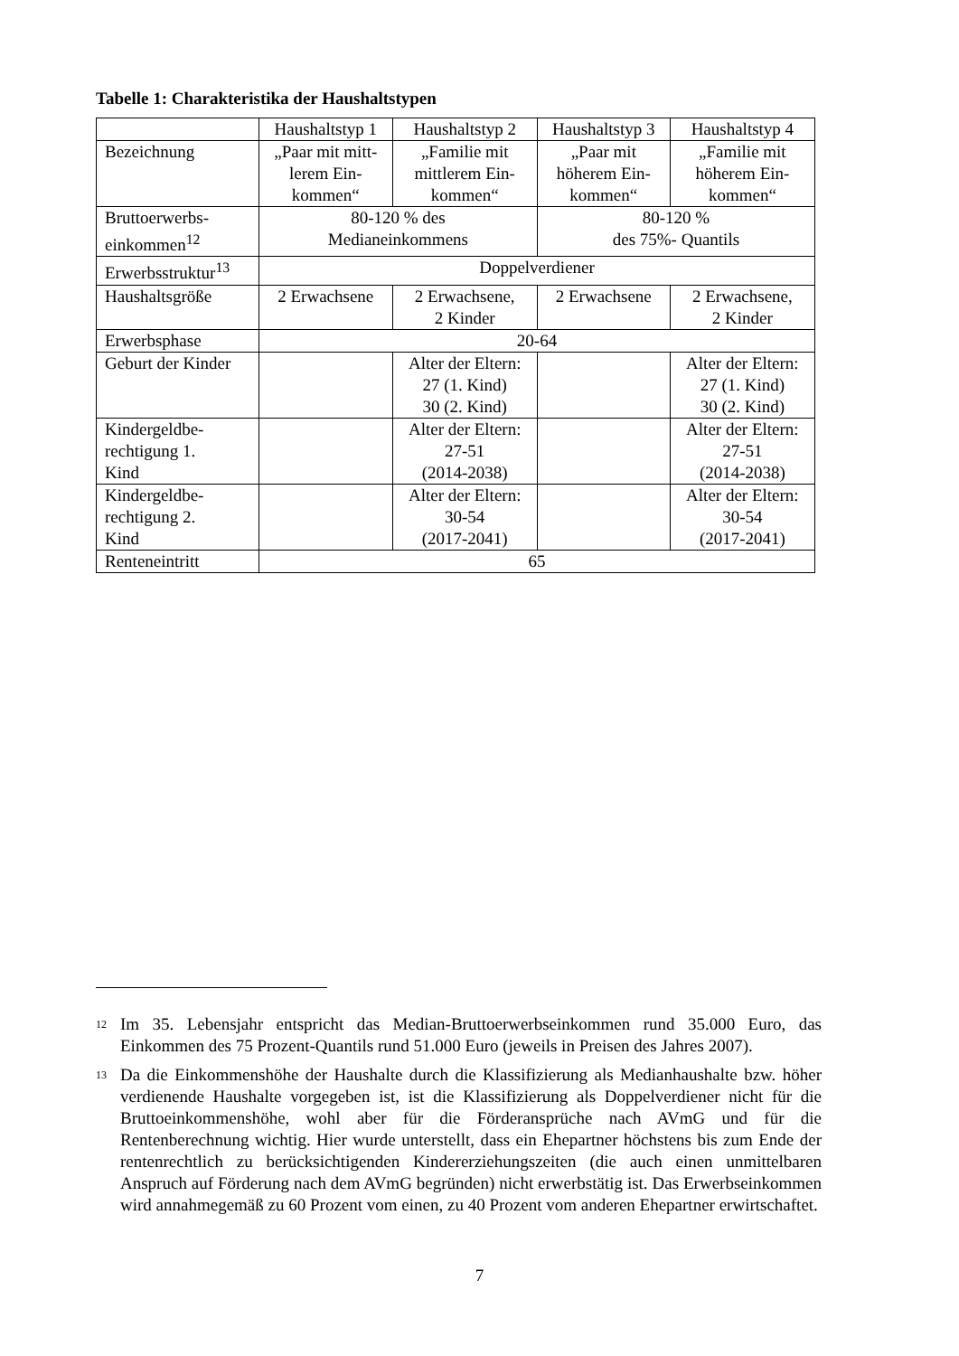Tabelle 1: Charakteristika der Haushaltstypen
| | Haushaltstyp 1 | Haushaltstyp 2 | Haushaltstyp 3 | Haushaltstyp 4 |
| Bezeichnung | „Paar mit mitt- lerem Ein- kommen“ | „Familie mit mittlerem Ein- kommen“ | „Paar mit höherem Ein- kommen“ | „Familie mit höherem Ein- kommen“ |
| Bruttoerwerbs- einkommen<sup>12</sup> | 80-120 % des Medianeinkommens | | 80-120 % des 75%- Quantils | |
| Erwerbsstruktur<sup>13</sup> | Doppelverdiener | | | |
| Haushaltsgröße | 2 Erwachsene | 2 Erwachsene, 2 Kinder | 2 Erwachsene | 2 Erwachsene, 2 Kinder |
| Erwerbsphase | 20-64 | | | |
| Geburt der Kinder | | Alter der Eltern: 27 (1. Kind) 30 (2. Kind) | | Alter der Eltern: 27 (1. Kind) 30 (2. Kind) |
| Kindergeldbe- rechtigung 1. Kind | | Alter der Eltern: 27-51 (2014-2038) | | Alter der Eltern: 27-51 (2014-2038) |
| Kindergeldbe- rechtigung 2. Kind | | Alter der Eltern: 30-54 (2017-2041) | | Alter der Eltern: 30-54 (2017-2041) |
| Renteneintritt | 65 | | | |
<sup>12</sup>
Im 35. Lebensjahr entspricht das Median-Bruttoerwerbseinkommen rund 35.000 Euro, das Einkommen des 75 Prozent-Quantils rund 51.000 Euro (jeweils in Preisen des Jahres 2007).
<sup>13</sup>
Da die Einkommenshöhe der Haushalte durch die Klassifizierung als Medianhaushalte bzw. höher verdienende Haushalte vorgegeben ist, ist die Klassifizierung als Doppelverdiener nicht für die Bruttoeinkommenshöhe, wohl aber für die Förderansprüche nach AVmG und für die Rentenberechnung wichtig. Hier wurde unterstellt, dass ein Ehepartner höchstens bis zum Ende der rentenrechtlich zu berücksichtigenden Kindererziehungszeiten (die auch einen unmittelbaren Anspruch auf Förderung nach dem AVmG begründen) nicht erwerbstätig ist. Das Erwerbseinkommen wird annahmegemäß zu 60 Prozent vom einen, zu 40 Prozent vom anderen Ehepartner erwirtschaftet.
7